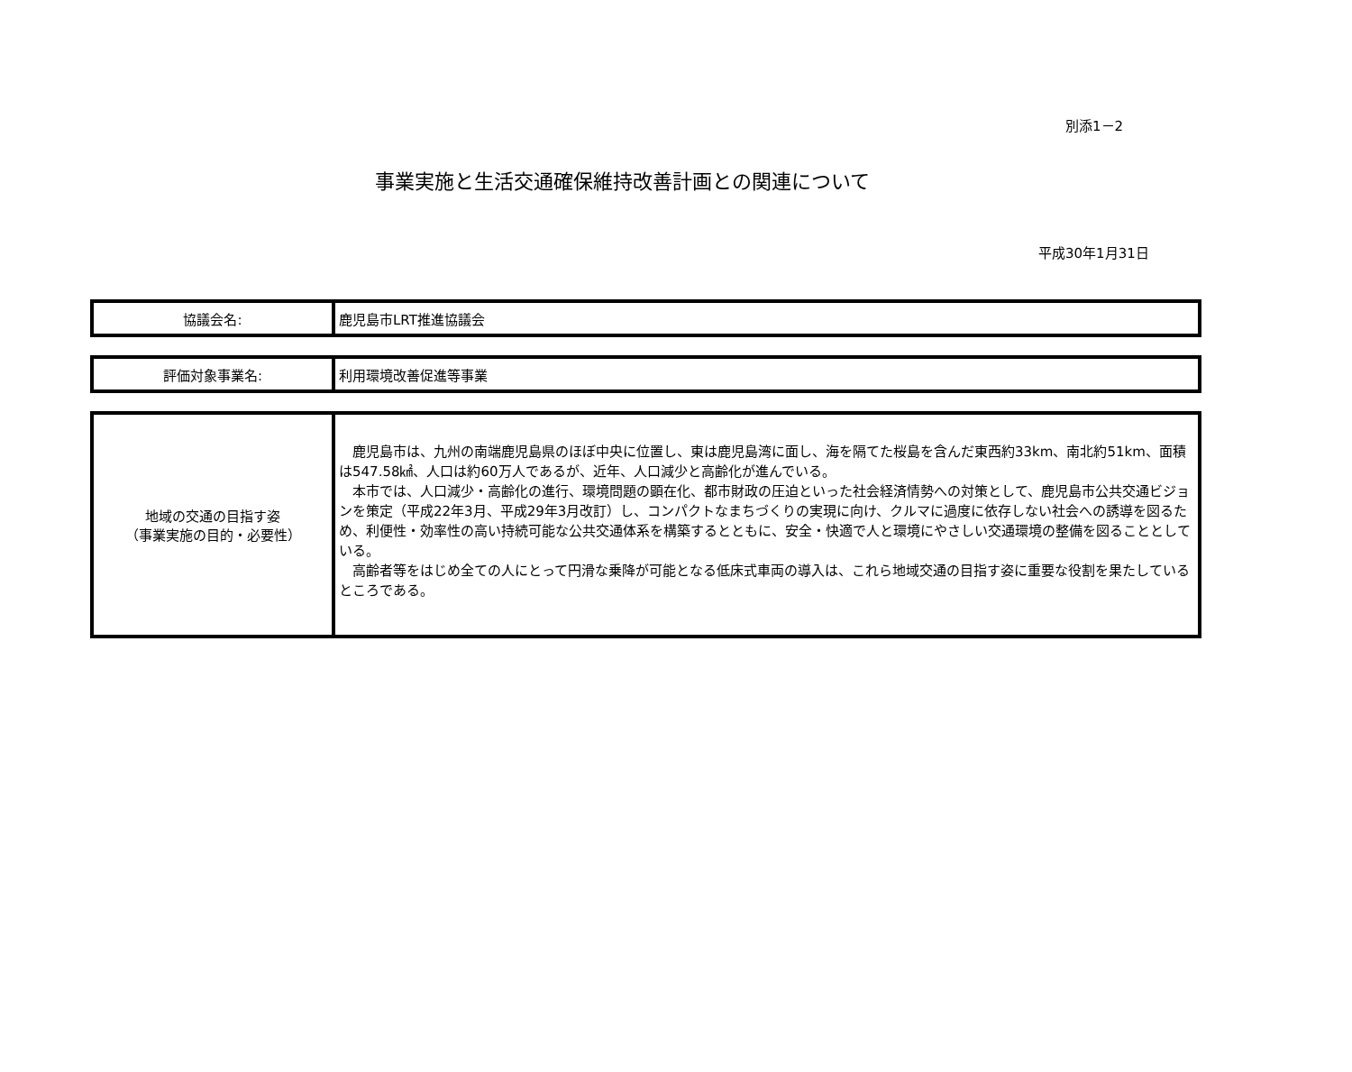別添1－2
事業実施と生活交通確保維持改善計画との関連について
平成30年1月31日
| 協議会名: | 鹿児島市LRT推進協議会 |
| 評価対象事業名: | 利用環境改善促進等事業 |
| 地域の交通の目指す姿 （事業実施の目的・必要性） | 鹿児島市は、九州の南端鹿児島県のほぼ中央に位置し、東は鹿児島湾に面し、海を隔てた桜島を含んだ東西約33km、南北約51km、面積は547.58㎢、人口は約60万人であるが、近年、人口減少と高齢化が進んでいる。 本市では、人口減少・高齢化の進行、環境問題の顕在化、都市財政の圧迫といった社会経済情勢への対策として、鹿児島市公共交通ビジョンを策定（平成22年3月、平成29年3月改訂）し、コンパクトなまちづくりの実現に向け、クルマに過度に依存しない社会への誘導を図るため、利便性・効率性の高い持続可能な公共交通体系を構築するとともに、安全・快適で人と環境にやさしい交通環境の整備を図ることとしている。 高齢者等をはじめ全ての人にとって円滑な乗降が可能となる低床式車両の導入は、これら地域交通の目指す姿に重要な役割を果たしているところである。 |